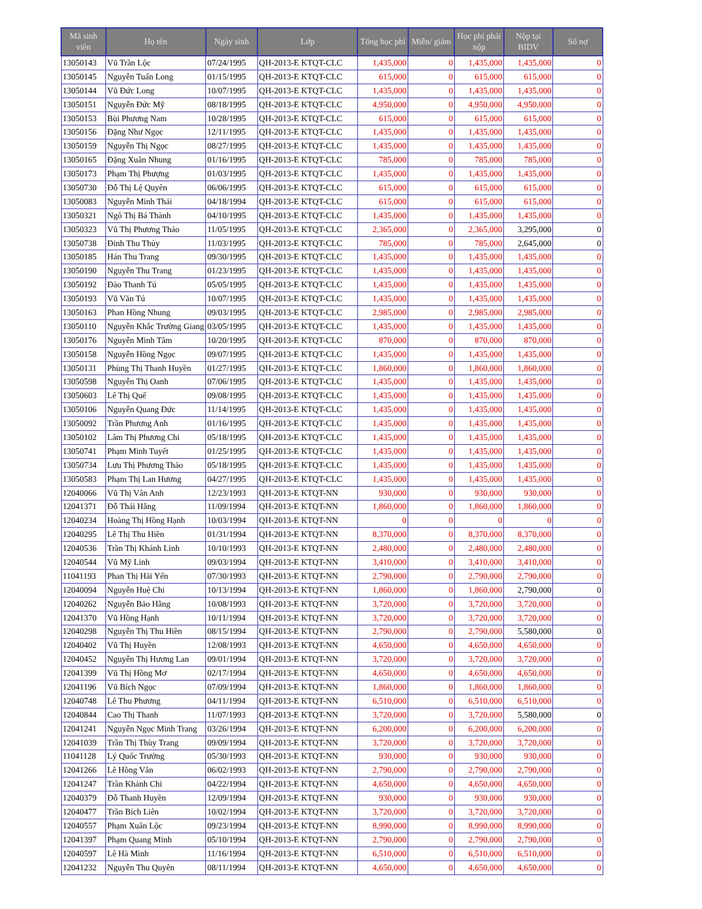| Mã sinh viên | Họ tên | Ngày sinh | Lớp | Tổng học phí | Miễn/ giảm | Học phí phải nộp | Nộp tại BIDV | Số nợ |
| --- | --- | --- | --- | --- | --- | --- | --- | --- |
| 13050143 | Vũ Trần Lộc | 07/24/1995 | QH-2013-E KTQT-CLC | 1,435,000 | 0 | 1,435,000 | 1,435,000 | 0 |
| 13050145 | Nguyễn Tuấn Long | 01/15/1995 | QH-2013-E KTQT-CLC | 615,000 | 0 | 615,000 | 615,000 | 0 |
| 13050144 | Vũ Đức Long | 10/07/1995 | QH-2013-E KTQT-CLC | 1,435,000 | 0 | 1,435,000 | 1,435,000 | 0 |
| 13050151 | Nguyễn Đức Mỹ | 08/18/1995 | QH-2013-E KTQT-CLC | 4,950,000 | 0 | 4,950,000 | 4,950,000 | 0 |
| 13050153 | Bùi Phương Nam | 10/28/1995 | QH-2013-E KTQT-CLC | 615,000 | 0 | 615,000 | 615,000 | 0 |
| 13050156 | Đặng Như Ngọc | 12/11/1995 | QH-2013-E KTQT-CLC | 1,435,000 | 0 | 1,435,000 | 1,435,000 | 0 |
| 13050159 | Nguyễn Thị Ngọc | 08/27/1995 | QH-2013-E KTQT-CLC | 1,435,000 | 0 | 1,435,000 | 1,435,000 | 0 |
| 13050165 | Đặng Xuân Nhung | 01/16/1995 | QH-2013-E KTQT-CLC | 785,000 | 0 | 785,000 | 785,000 | 0 |
| 13050173 | Phạm Thị Phượng | 01/03/1995 | QH-2013-E KTQT-CLC | 1,435,000 | 0 | 1,435,000 | 1,435,000 | 0 |
| 13050730 | Đỗ Thị Lệ Quyên | 06/06/1995 | QH-2013-E KTQT-CLC | 615,000 | 0 | 615,000 | 615,000 | 0 |
| 13050083 | Nguyễn Minh Thái | 04/18/1994 | QH-2013-E KTQT-CLC | 615,000 | 0 | 615,000 | 615,000 | 0 |
| 13050321 | Ngô Thị Bá Thành | 04/10/1995 | QH-2013-E KTQT-CLC | 1,435,000 | 0 | 1,435,000 | 1,435,000 | 0 |
| 13050323 | Vũ Thị Phương Thảo | 11/05/1995 | QH-2013-E KTQT-CLC | 2,365,000 | 0 | 2,365,000 | 3,295,000 | 0 |
| 13050738 | Đinh Thu Thủy | 11/03/1995 | QH-2013-E KTQT-CLC | 785,000 | 0 | 785,000 | 2,645,000 | 0 |
| 13050185 | Hán Thu Trang | 09/30/1995 | QH-2013-E KTQT-CLC | 1,435,000 | 0 | 1,435,000 | 1,435,000 | 0 |
| 13050190 | Nguyễn Thu Trang | 01/23/1995 | QH-2013-E KTQT-CLC | 1,435,000 | 0 | 1,435,000 | 1,435,000 | 0 |
| 13050192 | Đào Thanh Tú | 05/05/1995 | QH-2013-E KTQT-CLC | 1,435,000 | 0 | 1,435,000 | 1,435,000 | 0 |
| 13050193 | Vũ Văn Tú | 10/07/1995 | QH-2013-E KTQT-CLC | 1,435,000 | 0 | 1,435,000 | 1,435,000 | 0 |
| 13050163 | Phan Hồng Nhung | 09/03/1995 | QH-2013-E KTQT-CLC | 2,985,000 | 0 | 2,985,000 | 2,985,000 | 0 |
| 13050110 | Nguyễn Khắc Trường Giang | 03/05/1995 | QH-2013-E KTQT-CLC | 1,435,000 | 0 | 1,435,000 | 1,435,000 | 0 |
| 13050176 | Nguyễn Minh Tâm | 10/20/1995 | QH-2013-E KTQT-CLC | 870,000 | 0 | 870,000 | 870,000 | 0 |
| 13050158 | Nguyễn Hồng Ngọc | 09/07/1995 | QH-2013-E KTQT-CLC | 1,435,000 | 0 | 1,435,000 | 1,435,000 | 0 |
| 13050131 | Phùng Thị Thanh Huyền | 01/27/1995 | QH-2013-E KTQT-CLC | 1,860,000 | 0 | 1,860,000 | 1,860,000 | 0 |
| 13050598 | Nguyễn Thị Oanh | 07/06/1995 | QH-2013-E KTQT-CLC | 1,435,000 | 0 | 1,435,000 | 1,435,000 | 0 |
| 13050603 | Lê Thị Quế | 09/08/1995 | QH-2013-E KTQT-CLC | 1,435,000 | 0 | 1,435,000 | 1,435,000 | 0 |
| 13050106 | Nguyễn Quang Đức | 11/14/1995 | QH-2013-E KTQT-CLC | 1,435,000 | 0 | 1,435,000 | 1,435,000 | 0 |
| 13050092 | Trần Phương Anh | 01/16/1995 | QH-2013-E KTQT-CLC | 1,435,000 | 0 | 1,435,000 | 1,435,000 | 0 |
| 13050102 | Lâm Thị Phương Chi | 05/18/1995 | QH-2013-E KTQT-CLC | 1,435,000 | 0 | 1,435,000 | 1,435,000 | 0 |
| 13050741 | Phạm Minh Tuyết | 01/25/1995 | QH-2013-E KTQT-CLC | 1,435,000 | 0 | 1,435,000 | 1,435,000 | 0 |
| 13050734 | Lưu Thị Phương Thảo | 05/18/1995 | QH-2013-E KTQT-CLC | 1,435,000 | 0 | 1,435,000 | 1,435,000 | 0 |
| 13050583 | Phạm Thị Lan Hương | 04/27/1995 | QH-2013-E KTQT-CLC | 1,435,000 | 0 | 1,435,000 | 1,435,000 | 0 |
| 12040066 | Vũ Thị Vân Anh | 12/23/1993 | QH-2013-E KTQT-NN | 930,000 | 0 | 930,000 | 930,000 | 0 |
| 12041371 | Đỗ Thái Hằng | 11/09/1994 | QH-2013-E KTQT-NN | 1,860,000 | 0 | 1,860,000 | 1,860,000 | 0 |
| 12040234 | Hoàng Thị Hồng Hạnh | 10/03/1994 | QH-2013-E KTQT-NN | 0 | 0 | 0 | 0 | 0 |
| 12040295 | Lê Thị Thu Hiền | 01/31/1994 | QH-2013-E KTQT-NN | 8,370,000 | 0 | 8,370,000 | 8,370,000 | 0 |
| 12040536 | Trần Thị Khánh Linh | 10/10/1993 | QH-2013-E KTQT-NN | 2,480,000 | 0 | 2,480,000 | 2,480,000 | 0 |
| 12040544 | Vũ Mỹ Linh | 09/03/1994 | QH-2013-E KTQT-NN | 3,410,000 | 0 | 3,410,000 | 3,410,000 | 0 |
| 11041193 | Phan Thị Hải Yến | 07/30/1993 | QH-2013-E KTQT-NN | 2,790,000 | 0 | 2,790,000 | 2,790,000 | 0 |
| 12040094 | Nguyễn Huệ Chi | 10/13/1994 | QH-2013-E KTQT-NN | 1,860,000 | 0 | 1,860,000 | 2,790,000 | 0 |
| 12040262 | Nguyễn Bảo Hằng | 10/08/1993 | QH-2013-E KTQT-NN | 3,720,000 | 0 | 3,720,000 | 3,720,000 | 0 |
| 12041370 | Vũ Hồng Hạnh | 10/11/1994 | QH-2013-E KTQT-NN | 3,720,000 | 0 | 3,720,000 | 3,720,000 | 0 |
| 12040298 | Nguyễn Thị Thu Hiền | 08/15/1994 | QH-2013-E KTQT-NN | 2,790,000 | 0 | 2,790,000 | 5,580,000 | 0 |
| 12040402 | Vũ Thị Huyền | 12/08/1993 | QH-2013-E KTQT-NN | 4,650,000 | 0 | 4,650,000 | 4,650,000 | 0 |
| 12040452 | Nguyễn Thị Hương Lan | 09/01/1994 | QH-2013-E KTQT-NN | 3,720,000 | 0 | 3,720,000 | 3,720,000 | 0 |
| 12041399 | Vũ Thị Hồng Mơ | 02/17/1994 | QH-2013-E KTQT-NN | 4,650,000 | 0 | 4,650,000 | 4,650,000 | 0 |
| 12041196 | Vũ Bích Ngọc | 07/09/1994 | QH-2013-E KTQT-NN | 1,860,000 | 0 | 1,860,000 | 1,860,000 | 0 |
| 12040748 | Lê Thu Phương | 04/11/1994 | QH-2013-E KTQT-NN | 6,510,000 | 0 | 6,510,000 | 6,510,000 | 0 |
| 12040844 | Cao Thị Thanh | 11/07/1993 | QH-2013-E KTQT-NN | 3,720,000 | 0 | 3,720,000 | 5,580,000 | 0 |
| 12041241 | Nguyễn Ngọc Minh Trang | 03/26/1994 | QH-2013-E KTQT-NN | 6,200,000 | 0 | 6,200,000 | 6,200,000 | 0 |
| 12041039 | Trần Thị Thùy Trang | 09/09/1994 | QH-2013-E KTQT-NN | 3,720,000 | 0 | 3,720,000 | 3,720,000 | 0 |
| 11041128 | Lý Quốc Trưởng | 05/30/1993 | QH-2013-E KTQT-NN | 930,000 | 0 | 930,000 | 930,000 | 0 |
| 12041266 | Lê Hồng Vân | 06/02/1993 | QH-2013-E KTQT-NN | 2,790,000 | 0 | 2,790,000 | 2,790,000 | 0 |
| 12041247 | Trần Khánh Chi | 04/22/1994 | QH-2013-E KTQT-NN | 4,650,000 | 0 | 4,650,000 | 4,650,000 | 0 |
| 12040379 | Đỗ Thanh Huyền | 12/09/1994 | QH-2013-E KTQT-NN | 930,000 | 0 | 930,000 | 930,000 | 0 |
| 12040477 | Trần Bích Liên | 10/02/1994 | QH-2013-E KTQT-NN | 3,720,000 | 0 | 3,720,000 | 3,720,000 | 0 |
| 12040557 | Phạm Xuân Lộc | 09/23/1994 | QH-2013-E KTQT-NN | 8,990,000 | 0 | 8,990,000 | 8,990,000 | 0 |
| 12041397 | Phạm Quang Minh | 05/10/1994 | QH-2013-E KTQT-NN | 2,790,000 | 0 | 2,790,000 | 2,790,000 | 0 |
| 12040597 | Lê Hà Minh | 11/16/1994 | QH-2013-E KTQT-NN | 6,510,000 | 0 | 6,510,000 | 6,510,000 | 0 |
| 12041232 | Nguyễn Thu Quyên | 08/11/1994 | QH-2013-E KTQT-NN | 4,650,000 | 0 | 4,650,000 | 4,650,000 | 0 |